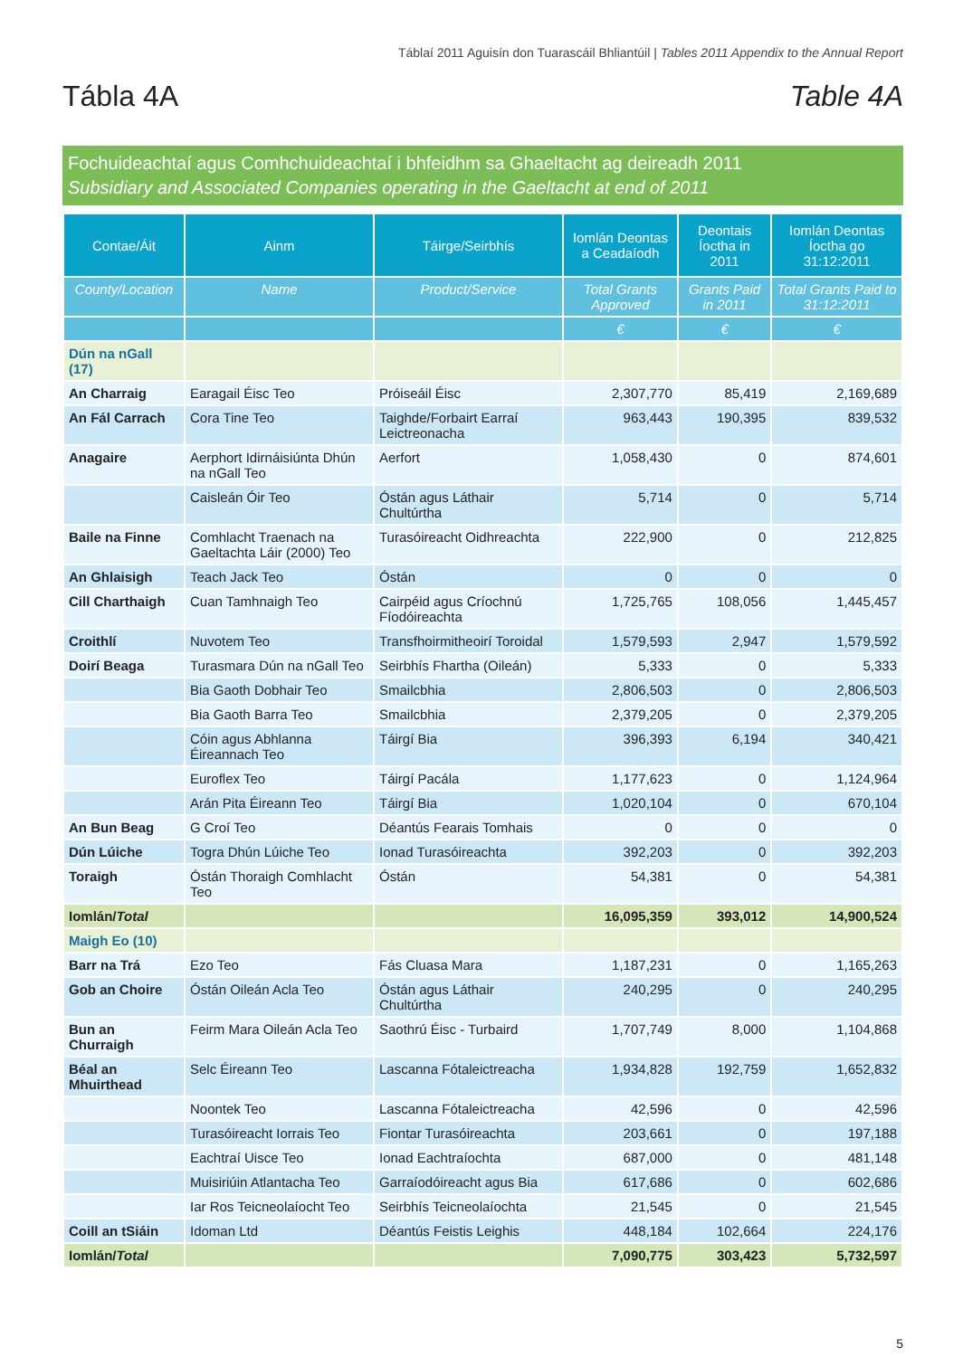Táblaí 2011 Aguisín don Tuarascáil Bhliantúil | Tables 2011 Appendix to the Annual Report
Tábla 4A Table 4A
Fochuideachtaí agus Comhchuideachtaí i bhfeidhm sa Ghaeltacht ag deireadh 2011
Subsidiary and Associated Companies operating in the Gaeltacht at end of 2011
| Contae/Áit | Ainm | Táirge/Seirbhís | Iomlán Deontas a Ceadaíodh | Deontais Íoctha in 2011 | Iomlán Deontas Íoctha go 31:12:2011 |
| --- | --- | --- | --- | --- | --- |
| County/Location | Name | Product/Service | Total Grants Approved | Grants Paid in 2011 | Total Grants Paid to 31:12:2011 |
| | | | € | € | € |
| Dún na nGall (17) | | | | | |
| An Charraig | Earagail Éisc Teo | Próiseáil Éisc | 2,307,770 | 85,419 | 2,169,689 |
| An Fál Carrach | Cora Tine Teo | Taighde/Forbairt Earraí Leictreonacha | 963,443 | 190,395 | 839,532 |
| Anagaire | Aerphort Idirnáisiúnta Dhún na nGall Teo | Aerfort | 1,058,430 | 0 | 874,601 |
| | Caisleán Óir Teo | Óstán agus Láthair Chultúrtha | 5,714 | 0 | 5,714 |
| Baile na Finne | Comhlacht Traenach na Gaeltachta Láir (2000) Teo | Turasóireacht Oidhreachta | 222,900 | 0 | 212,825 |
| An Ghlaisigh | Teach Jack Teo | Óstán | 0 | 0 | 0 |
| Cill Charthaigh | Cuan Tamhnaigh Teo | Cairpéid agus Críochnú Fíodóireachta | 1,725,765 | 108,056 | 1,445,457 |
| Croithlí | Nuvotem Teo | Transfhoirmitheoirí Toroidal | 1,579,593 | 2,947 | 1,579,592 |
| Doirí Beaga | Turasmara Dún na nGall Teo | Seirbhís Fhartha (Oileán) | 5,333 | 0 | 5,333 |
| | Bia Gaoth Dobhair Teo | Smailcbhia | 2,806,503 | 0 | 2,806,503 |
| | Bia Gaoth Barra Teo | Smailcbhia | 2,379,205 | 0 | 2,379,205 |
| | Cóin agus Abhlanna Éireannach Teo | Táirgí Bia | 396,393 | 6,194 | 340,421 |
| | Euroflex Teo | Táirgí Pacála | 1,177,623 | 0 | 1,124,964 |
| | Arán Pita Éireann Teo | Táirgí Bia | 1,020,104 | 0 | 670,104 |
| An Bun Beag | G Croí Teo | Déantús Fearais Tomhais | 0 | 0 | 0 |
| Dún Lúiche | Togra Dhún Lúiche Teo | Ionad Turasóireachta | 392,203 | 0 | 392,203 |
| Toraigh | Óstán Thoraigh Comhlacht Teo | Óstán | 54,381 | 0 | 54,381 |
| Iomlán/ Total | | | 16,095,359 | 393,012 | 14,900,524 |
| Maigh Eo (10) | | | | | |
| Barr na Trá | Ezo Teo | Fás Cluasa Mara | 1,187,231 | 0 | 1,165,263 |
| Gob an Choire | Óstán Oileán Acla Teo | Óstán agus Láthair Chultúrtha | 240,295 | 0 | 240,295 |
| Bun an Churraigh | Feirm Mara Oileán Acla Teo | Saothrú Éisc - Turbaird | 1,707,749 | 8,000 | 1,104,868 |
| Béal an Mhuirthead | Selc Éireann Teo | Lascanna Fótaleictreacha | 1,934,828 | 192,759 | 1,652,832 |
| | Noontek Teo | Lascanna Fótaleictreacha | 42,596 | 0 | 42,596 |
| | Turasóireacht Iorrais Teo | Fiontar Turasóireachta | 203,661 | 0 | 197,188 |
| | Eachtraí Uisce Teo | Ionad Eachtraíochta | 687,000 | 0 | 481,148 |
| | Muisiriúin Atlantacha Teo | Garraíodóireacht agus Bia | 617,686 | 0 | 602,686 |
| | Iar Ros Teicneolaíocht Teo | Seirbhís Teicneolaíochta | 21,545 | 0 | 21,545 |
| Coill an tSiáin | Idoman Ltd | Déantús Feistis Leighis | 448,184 | 102,664 | 224,176 |
| Iomlán/ Total | | | 7,090,775 | 303,423 | 5,732,597 |
5